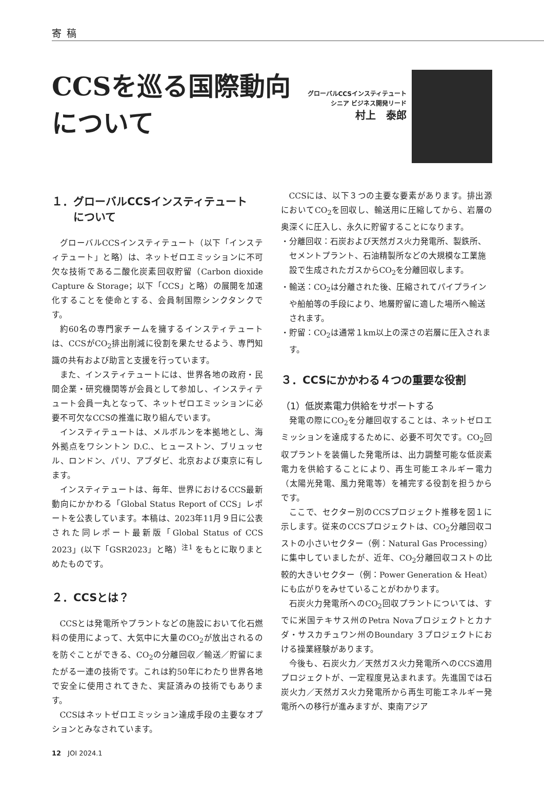寄稿
CCSを巡る国際動向について
グローバルCCSインスティテュート
シニア ビジネス開発リード
村上　泰郎
１．グローバルCCSインスティテュート
　　について
グローバルCCSインスティテュート（以下「インスティテュート」と略）は、ネットゼロエミッションに不可欠な技術である二酸化炭素回収貯留（Carbon dioxide Capture & Storage；以下「CCS」と略）の展開を加速化することを使命とする、会員制国際シンクタンクです。
約60名の専門家チームを擁するインスティテュートは、CCSがCO<sub>2</sub>排出削減に役割を果たせるよう、専門知識の共有および助言と支援を行っています。
また、インスティテュートには、世界各地の政府・民間企業・研究機関等が会員として参加し、インスティテュート会員一丸となって、ネットゼロエミッションに必要不可欠なCCSの推進に取り組んでいます。
インスティテュートは、メルボルンを本拠地とし、海外拠点をワシントン D.C.、ヒューストン、ブリュッセル、ロンドン、パリ、アブダビ、北京および東京に有します。
インスティテュートは、毎年、世界におけるCCS最新動向にかかわる「Global Status Report of CCS」レポートを公表しています。本稿は、2023年11月９日に公表された同レポート最新版「Global Status of CCS 2023」(以下「GSR2023」と略）<sup>注1</sup> をもとに取りまとめたものです。
２．CCSとは？
CCSとは発電所やプラントなどの施設において化石燃料の使用によって、大気中に大量のCO<sub>2</sub>が放出されるのを防ぐことができる、CO<sub>2</sub>の分離回収／輸送／貯留にまたがる一連の技術です。これは約50年にわたり世界各地で安全に使用されてきた、実証済みの技術でもあります。
CCSはネットゼロエミッション達成手段の主要なオプションとみなされています。
CCSには、以下３つの主要な要素があります。排出源においてCO<sub>2</sub>を回収し、輸送用に圧縮してから、岩層の奥深くに圧入し、永久に貯留することになります。
・分離回収：石炭および天然ガス火力発電所、製鉄所、セメントプラント、石油精製所などの大規模な工業施設で生成されたガスからCO<sub>2</sub>を分離回収します。
・輸送：CO<sub>2</sub>は分離された後、圧縮されてパイプラインや船舶等の手段により、地層貯留に適した場所へ輸送されます。
・貯留：CO<sub>2</sub>は通常１km以上の深さの岩層に圧入されます。
３．CCSにかかわる４つの重要な役割
（1）低炭素電力供給をサポートする
発電の際にCO<sub>2</sub>を分離回収することは、ネットゼロエミッションを達成するために、必要不可欠です。CO<sub>2</sub>回収プラントを装備した発電所は、出力調整可能な低炭素電力を供給することにより、再生可能エネルギー電力（太陽光発電、風力発電等）を補完する役割を担うからです。
ここで、セクター別のCCSプロジェクト推移を図１に示します。従来のCCSプロジェクトは、CO<sub>2</sub>分離回収コストの小さいセクター（例：Natural Gas Processing）に集中していましたが、近年、CO<sub>2</sub>分離回収コストの比較的大きいセクター（例：Power Generation & Heat）にも広がりをみせていることがわかります。
石炭火力発電所へのCO<sub>2</sub>回収プラントについては、すでに米国テキサス州のPetra Novaプロジェクトとカナダ・サスカチュワン州のBoundary ３プロジェクトにおける操業経験があります。
今後も、石炭火力／天然ガス火力発電所へのCCS適用プロジェクトが、一定程度見込まれます。先進国では石炭火力／天然ガス火力発電所から再生可能エネルギー発電所への移行が進みますが、東南アジア
12　JOI 2024.1